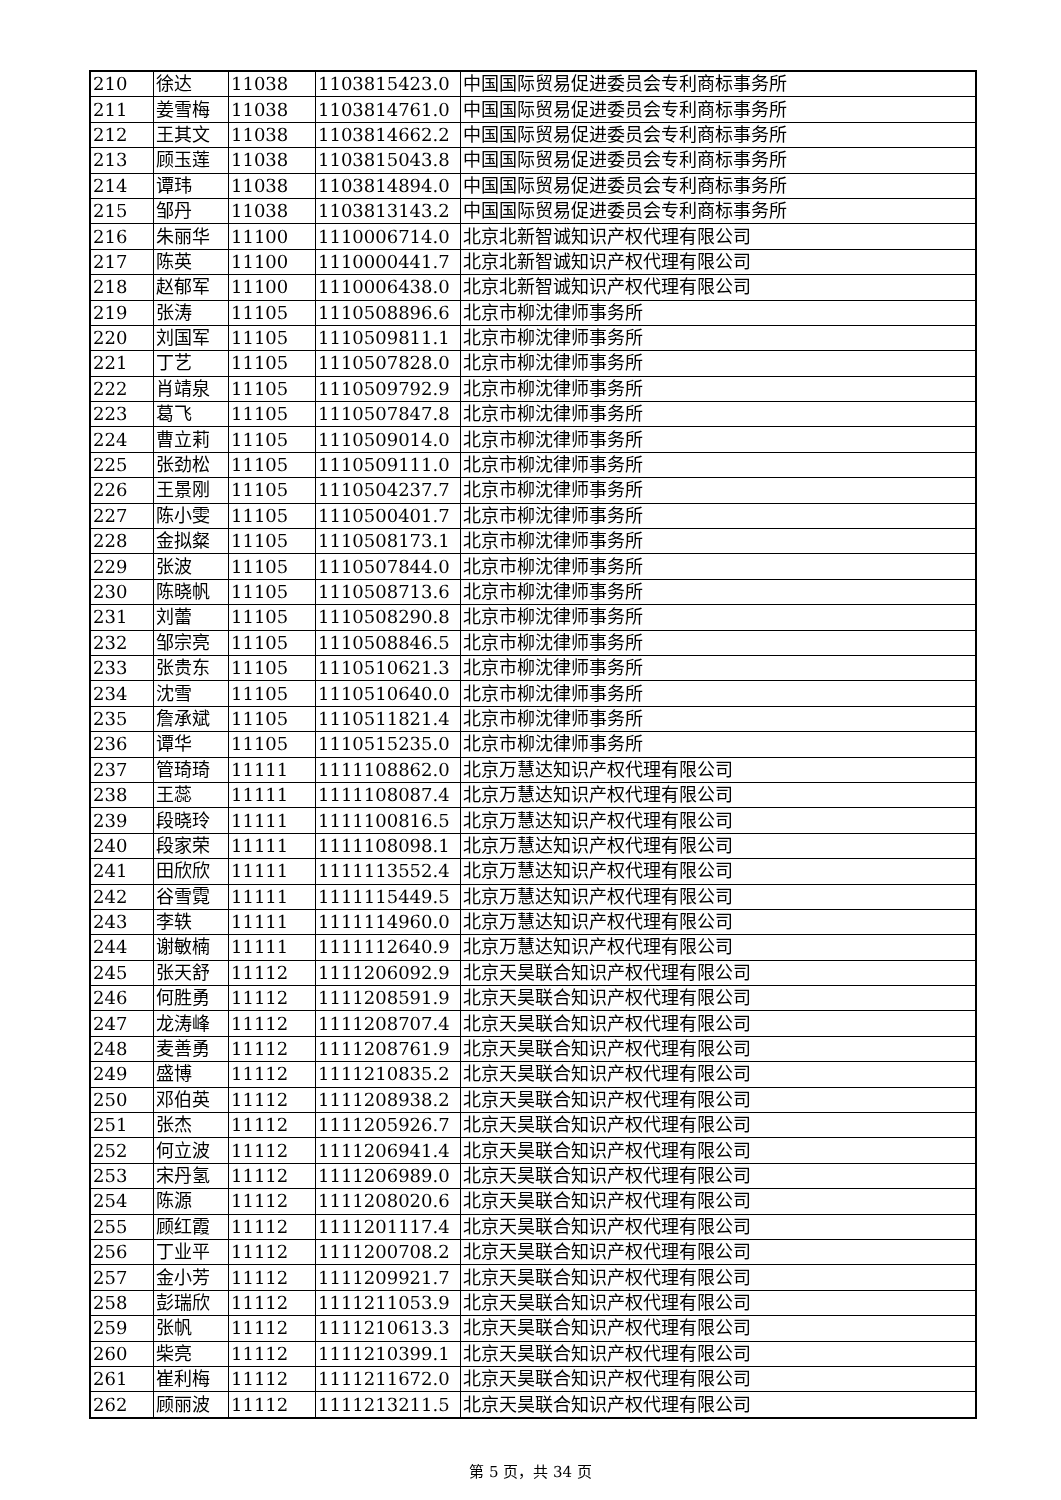| 210 | 徐达 | 11038 | 1103815423.0 | 中国国际贸易促进委员会专利商标事务所 |
| 211 | 姜雪梅 | 11038 | 1103814761.0 | 中国国际贸易促进委员会专利商标事务所 |
| 212 | 王其文 | 11038 | 1103814662.2 | 中国国际贸易促进委员会专利商标事务所 |
| 213 | 顾玉莲 | 11038 | 1103815043.8 | 中国国际贸易促进委员会专利商标事务所 |
| 214 | 谭玮 | 11038 | 1103814894.0 | 中国国际贸易促进委员会专利商标事务所 |
| 215 | 邹丹 | 11038 | 1103813143.2 | 中国国际贸易促进委员会专利商标事务所 |
| 216 | 朱丽华 | 11100 | 1110006714.0 | 北京北新智诚知识产权代理有限公司 |
| 217 | 陈英 | 11100 | 1110000441.7 | 北京北新智诚知识产权代理有限公司 |
| 218 | 赵郁军 | 11100 | 1110006438.0 | 北京北新智诚知识产权代理有限公司 |
| 219 | 张涛 | 11105 | 1110508896.6 | 北京市柳沈律师事务所 |
| 220 | 刘国军 | 11105 | 1110509811.1 | 北京市柳沈律师事务所 |
| 221 | 丁艺 | 11105 | 1110507828.0 | 北京市柳沈律师事务所 |
| 222 | 肖靖泉 | 11105 | 1110509792.9 | 北京市柳沈律师事务所 |
| 223 | 葛飞 | 11105 | 1110507847.8 | 北京市柳沈律师事务所 |
| 224 | 曹立莉 | 11105 | 1110509014.0 | 北京市柳沈律师事务所 |
| 225 | 张劲松 | 11105 | 1110509111.0 | 北京市柳沈律师事务所 |
| 226 | 王景刚 | 11105 | 1110504237.7 | 北京市柳沈律师事务所 |
| 227 | 陈小雯 | 11105 | 1110500401.7 | 北京市柳沈律师事务所 |
| 228 | 金拟粲 | 11105 | 1110508173.1 | 北京市柳沈律师事务所 |
| 229 | 张波 | 11105 | 1110507844.0 | 北京市柳沈律师事务所 |
| 230 | 陈晓帆 | 11105 | 1110508713.6 | 北京市柳沈律师事务所 |
| 231 | 刘蕾 | 11105 | 1110508290.8 | 北京市柳沈律师事务所 |
| 232 | 邹宗亮 | 11105 | 1110508846.5 | 北京市柳沈律师事务所 |
| 233 | 张贵东 | 11105 | 1110510621.3 | 北京市柳沈律师事务所 |
| 234 | 沈雪 | 11105 | 1110510640.0 | 北京市柳沈律师事务所 |
| 235 | 詹承斌 | 11105 | 1110511821.4 | 北京市柳沈律师事务所 |
| 236 | 谭华 | 11105 | 1110515235.0 | 北京市柳沈律师事务所 |
| 237 | 管琦琦 | 11111 | 1111108862.0 | 北京万慧达知识产权代理有限公司 |
| 238 | 王蕊 | 11111 | 1111108087.4 | 北京万慧达知识产权代理有限公司 |
| 239 | 段晓玲 | 11111 | 1111100816.5 | 北京万慧达知识产权代理有限公司 |
| 240 | 段家荣 | 11111 | 1111108098.1 | 北京万慧达知识产权代理有限公司 |
| 241 | 田欣欣 | 11111 | 1111113552.4 | 北京万慧达知识产权代理有限公司 |
| 242 | 谷雪霓 | 11111 | 1111115449.5 | 北京万慧达知识产权代理有限公司 |
| 243 | 李轶 | 11111 | 1111114960.0 | 北京万慧达知识产权代理有限公司 |
| 244 | 谢敏楠 | 11111 | 1111112640.9 | 北京万慧达知识产权代理有限公司 |
| 245 | 张天舒 | 11112 | 1111206092.9 | 北京天昊联合知识产权代理有限公司 |
| 246 | 何胜勇 | 11112 | 1111208591.9 | 北京天昊联合知识产权代理有限公司 |
| 247 | 龙涛峰 | 11112 | 1111208707.4 | 北京天昊联合知识产权代理有限公司 |
| 248 | 麦善勇 | 11112 | 1111208761.9 | 北京天昊联合知识产权代理有限公司 |
| 249 | 盛博 | 11112 | 1111210835.2 | 北京天昊联合知识产权代理有限公司 |
| 250 | 邓伯英 | 11112 | 1111208938.2 | 北京天昊联合知识产权代理有限公司 |
| 251 | 张杰 | 11112 | 1111205926.7 | 北京天昊联合知识产权代理有限公司 |
| 252 | 何立波 | 11112 | 1111206941.4 | 北京天昊联合知识产权代理有限公司 |
| 253 | 宋丹氢 | 11112 | 1111206989.0 | 北京天昊联合知识产权代理有限公司 |
| 254 | 陈源 | 11112 | 1111208020.6 | 北京天昊联合知识产权代理有限公司 |
| 255 | 顾红霞 | 11112 | 1111201117.4 | 北京天昊联合知识产权代理有限公司 |
| 256 | 丁业平 | 11112 | 1111200708.2 | 北京天昊联合知识产权代理有限公司 |
| 257 | 金小芳 | 11112 | 1111209921.7 | 北京天昊联合知识产权代理有限公司 |
| 258 | 彭瑞欣 | 11112 | 1111211053.9 | 北京天昊联合知识产权代理有限公司 |
| 259 | 张帆 | 11112 | 1111210613.3 | 北京天昊联合知识产权代理有限公司 |
| 260 | 柴亮 | 11112 | 1111210399.1 | 北京天昊联合知识产权代理有限公司 |
| 261 | 崔利梅 | 11112 | 1111211672.0 | 北京天昊联合知识产权代理有限公司 |
| 262 | 顾丽波 | 11112 | 1111213211.5 | 北京天昊联合知识产权代理有限公司 |
第 5 页，共 34 页